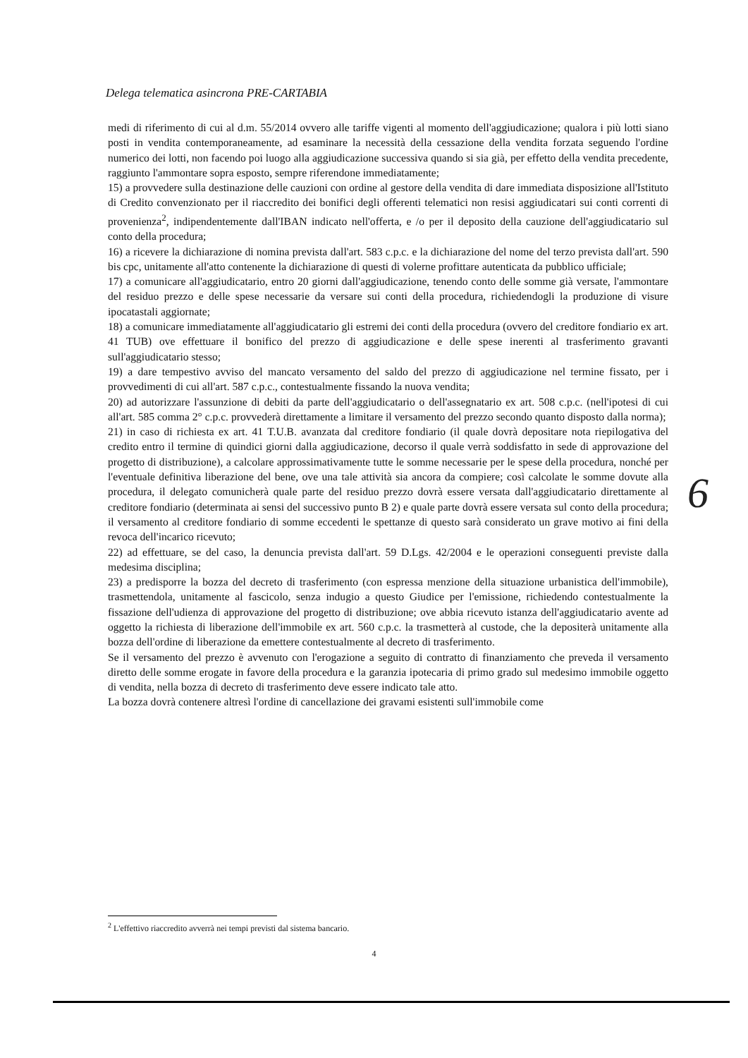Delega telematica asincrona PRE-CARTABIA
medi di riferimento di cui al d.m. 55/2014 ovvero alle tariffe vigenti al momento dell'aggiudicazione; qualora i più lotti siano posti in vendita contemporaneamente, ad esaminare la necessità della cessazione della vendita forzata seguendo l'ordine numerico dei lotti, non facendo poi luogo alla aggiudicazione successiva quando si sia già, per effetto della vendita precedente, raggiunto l'ammontare sopra esposto, sempre riferendone immediatamente;
15) a provvedere sulla destinazione delle cauzioni con ordine al gestore della vendita di dare immediata disposizione all'Istituto di Credito convenzionato per il riaccredito dei bonifici degli offerenti telematici non resisi aggiudicatari sui conti correnti di provenienza<sup>2</sup>, indipendentemente dall'IBAN indicato nell'offerta, e /o per il deposito della cauzione dell'aggiudicatario sul conto della procedura;
16) a ricevere la dichiarazione di nomina prevista dall'art. 583 c.p.c. e la dichiarazione del nome del terzo prevista dall'art. 590 bis cpc, unitamente all'atto contenente la dichiarazione di questi di volerne profittare autenticata da pubblico ufficiale;
17) a comunicare all'aggiudicatario, entro 20 giorni dall'aggiudicazione, tenendo conto delle somme già versate, l'ammontare del residuo prezzo e delle spese necessarie da versare sui conti della procedura, richiedendogli la produzione di visure ipocatastali aggiornate;
18) a comunicare immediatamente all'aggiudicatario gli estremi dei conti della procedura (ovvero del creditore fondiario ex art. 41 TUB) ove effettuare il bonifico del prezzo di aggiudicazione e delle spese inerenti al trasferimento gravanti sull'aggiudicatario stesso;
19) a dare tempestivo avviso del mancato versamento del saldo del prezzo di aggiudicazione nel termine fissato, per i provvedimenti di cui all'art. 587 c.p.c., contestualmente fissando la nuova vendita;
20) ad autorizzare l'assunzione di debiti da parte dell'aggiudicatario o dell'assegnatario ex art. 508 c.p.c. (nell'ipotesi di cui all'art. 585 comma 2° c.p.c. provvederà direttamente a limitare il versamento del prezzo secondo quanto disposto dalla norma);
21) in caso di richiesta ex art. 41 T.U.B. avanzata dal creditore fondiario (il quale dovrà depositare nota riepilogativa del credito entro il termine di quindici giorni dalla aggiudicazione, decorso il quale verrà soddisfatto in sede di approvazione del progetto di distribuzione), a calcolare approssimativamente tutte le somme necessarie per le spese della procedura, nonché per l'eventuale definitiva liberazione del bene, ove una tale attività sia ancora da compiere; così calcolate le somme dovute alla procedura, il delegato comunicherà quale parte del residuo prezzo dovrà essere versata dall'aggiudicatario direttamente al creditore fondiario (determinata ai sensi del successivo punto B 2) e quale parte dovrà essere versata sul conto della procedura; il versamento al creditore fondiario di somme eccedenti le spettanze di questo sarà considerato un grave motivo ai fini della revoca dell'incarico ricevuto;
22) ad effettuare, se del caso, la denuncia prevista dall'art. 59 D.Lgs. 42/2004 e le operazioni conseguenti previste dalla medesima disciplina;
23) a predisporre la bozza del decreto di trasferimento (con espressa menzione della situazione urbanistica dell'immobile), trasmettendola, unitamente al fascicolo, senza indugio a questo Giudice per l'emissione, richiedendo contestualmente la fissazione dell'udienza di approvazione del progetto di distribuzione; ove abbia ricevuto istanza dell'aggiudicatario avente ad oggetto la richiesta di liberazione dell'immobile ex art. 560 c.p.c. la trasmetterà al custode, che la depositerà unitamente alla bozza dell'ordine di liberazione da emettere contestualmente al decreto di trasferimento.
Se il versamento del prezzo è avvenuto con l'erogazione a seguito di contratto di finanziamento che preveda il versamento diretto delle somme erogate in favore della procedura e la garanzia ipotecaria di primo grado sul medesimo immobile oggetto di vendita, nella bozza di decreto di trasferimento deve essere indicato tale atto.
La bozza dovrà contenere altresì l'ordine di cancellazione dei gravami esistenti sull'immobile come
6
<sup>2</sup> L'effettivo riaccredito avverrà nei tempi previsti dal sistema bancario.
4